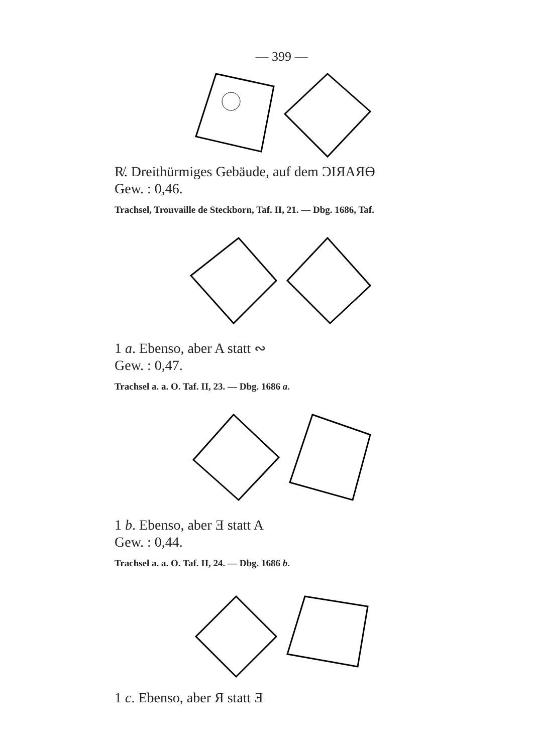— 399 —
R̸. Dreithürmiges Gebäude, auf dem ƆIЯAЯƟ
Gew. : 0,46.
Trachsel, Trouvaille de Steckborn, Taf. II, 21. — Dbg. 1686, Taf.
1 a. Ebenso, aber A statt ∾
Gew. : 0,47.
Trachsel a. a. O. Taf. II, 23. — Dbg. 1686 a.
1 b. Ebenso, aber Ǝ statt A
Gew. : 0,44.
Trachsel a. a. O. Taf. II, 24. — Dbg. 1686 b.
1 c. Ebenso, aber Я statt Ǝ